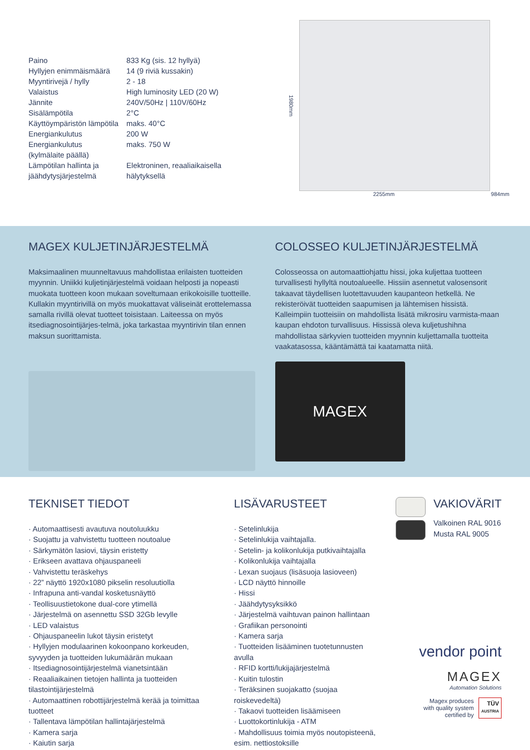| Paino | 833 Kg (sis. 12 hyllyä) |
| Hyllyjen enimmäismäärä | 14 (9 riviä kussakin) |
| Myyntirivejä / hylly | 2 - 18 |
| Valaistus | High luminosity LED (20 W) |
| Jännite | 240V/50Hz / 110V/60Hz |
| Sisälämpötila | 2°C |
| Käyttöympäristön lämpötila | maks. 40°C |
| Energiankulutus | 200 W |
| Energiankulutus (kylmälaite päällä) | maks. 750 W |
| Lämpötilan hallinta ja jäähdytysjärjestelmä | Elektroninen, reaaliaikaisella hälytyksellä |
1980mm
2255mm 984mm
MAGEX KULJETINJÄRJESTELMÄ
Maksimaalinen muunneltavuus mahdollistaa erilaisten tuotteiden myynnin. Uniikki kuljetinjärjestelmä voidaan helposti ja nopeasti muokata tuotteen koon mukaan soveltumaan erikokoisille tuotteille. Kullakin myyntirivillä on myös muokattavat väliseinät erottelemassa samalla rivillä olevat tuotteet toisistaan. Laiteessa on myös itsediagnosointijärjes-telmä, joka tarkastaa myyntirivin tilan ennen maksun suorittamista.
COLOSSEO KULJETINJÄRJESTELMÄ
Colosseossa on automaattiohjattu hissi, joka kuljettaa tuotteen turvallisesti hyllyltä noutoalueelle. Hissiin asennetut valosensorit takaavat täydellisen luotettavuuden kaupanteon hetkellä. Ne rekisteröivät tuotteiden saapumisen ja lähtemisen hissistä. Kalleimpiin tuotteisiin on mahdollista lisätä mikrosiru varmista-maan kaupan ehdoton turvallisuus. Hississä oleva kuljetushihna mahdollistaa särkyvien tuotteiden myynnin kuljettamalla tuotteita vaakatasossa, kääntämättä tai kaatamatta niitä.
MAGEX
TEKNISET TIEDOT
· Automaattisesti avautuva noutoluukku
· Suojattu ja vahvistettu tuotteen noutoalue
· Särkymätön lasiovi, täysin eristetty
· Erikseen avattava ohjauspaneeli
· Vahvistettu teräskehys
· 22” näyttö 1920x1080 pikselin resoluutiolla
· Infrapuna anti-vandal kosketusnäyttö
· Teollisuustietokone dual-core ytimellä
· Järjestelmä on asennettu SSD 32Gb levylle
· LED valaistus
· Ohjauspaneelin lukot täysin eristetyt
· Hyllyjen modulaarinen kokoonpano korkeuden, syvyyden ja tuotteiden lukumäärän mukaan
· Itsediagnosointijärjestelmä vianetsintään
· Reaaliaikainen tietojen hallinta ja tuotteiden tilastointijärjestelmä
· Automaattinen robottijärjestelmä kerää ja toimittaa tuotteet
· Tallentava lämpötilan hallintajärjestelmä
· Kamera sarja
· Kaiutin sarja
LISÄVARUSTEET
· Setelinlukija
· Setelinlukija vaihtajalla.
· Setelin- ja kolikonlukija putkivaihtajalla
· Kolikonlukija vaihtajalla
· Lexan suojaus (lisäsuoja lasioveen)
· LCD näyttö hinnoille
· Hissi
· Jäähdytysyksikkö
· Järjestelmä vaihtuvan painon hallintaan
· Grafiikan personointi
· Kamera sarja
· Tuotteiden lisääminen tuotetunnusten avulla
· RFID kortti/lukijajärjestelmä
· Kuitin tulostin
· Teräksinen suojakatto (suojaa roiskevedeltä)
· Takaovi tuotteiden lisäämiseen
· Luottokortinlukija - ATM
· Mahdollisuus toimia myös noutopisteenä, esim. nettiostoksille
VAKIOVÄRIT
Valkoinen RAL 9016
Musta RAL 9005
vendor point
MAGEX
Automation Solutions
Magex produces
with quality system
certified by
TÜV
AUSTRIA